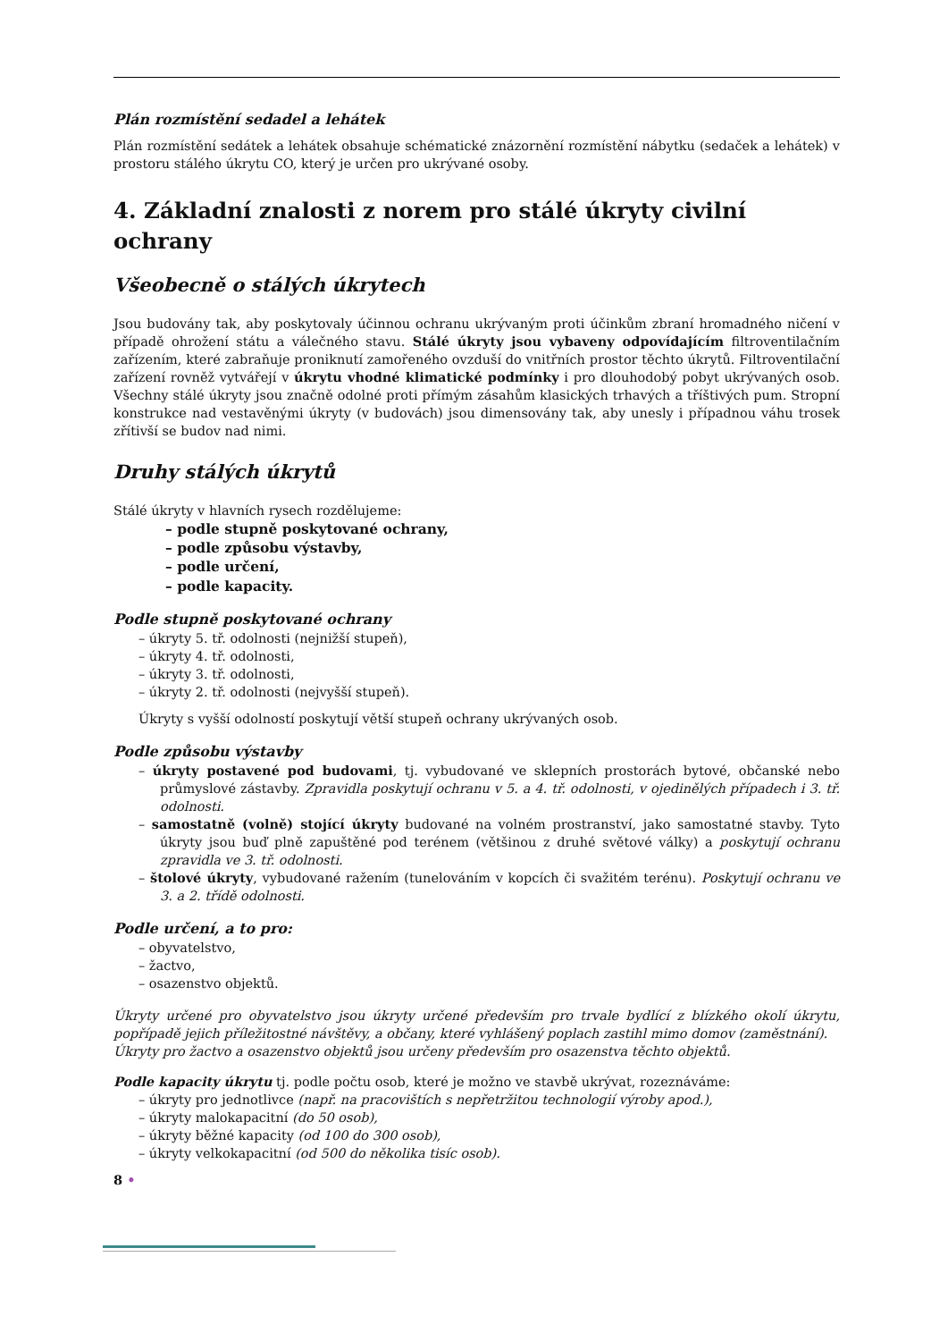Plán rozmístění sedadel a lehátek
Plán rozmístění sedátek a lehátek obsahuje schématické znázornění rozmístění nábytku (sedaček a lehátek) v prostoru stálého úkrytu CO, který je určen pro ukrývané osoby.
4. Základní znalosti z norem pro stálé úkryty civilní ochrany
Všeobecně o stálých úkrytech
Jsou budovány tak, aby poskytovaly účinnou ochranu ukrývaným proti účinkům zbraní hromadného ničení v případě ohrožení státu a válečného stavu. Stálé úkryty jsou vybaveny odpovídajícím filtroventilačním zařízením, které zabraňuje proniknutí zamořeného ovzduší do vnitřních prostor těchto úkrytů. Filtroventilační zařízení rovněž vytvářejí v úkrytu vhodné klimatické podmínky i pro dlouhodobý pobyt ukrývaných osob. Všechny stálé úkryty jsou značně odolné proti přímým zásahům klasických trhavých a tříštivých pum. Stropní konstrukce nad vestavěnými úkryty (v budovách) jsou dimensovány tak, aby unesly i případnou váhu trosek zřítivší se budov nad nimi.
Druhy stálých úkrytů
Stálé úkryty v hlavních rysech rozdělujeme:
– podle stupně poskytované ochrany,
– podle způsobu výstavby,
– podle určení,
– podle kapacity.
Podle stupně poskytované ochrany
– úkryty 5. tř. odolnosti (nejnižší stupeň),
– úkryty 4. tř. odolnosti,
– úkryty 3. tř. odolnosti,
– úkryty 2. tř. odolnosti (nejvyšší stupeň).
Úkryty s vyšší odolností poskytují větší stupeň ochrany ukrývaných osob.
Podle způsobu výstavby
– úkryty postavené pod budovami, tj. vybudované ve sklepních prostorách bytové, občanské nebo průmyslové zástavby. Zpravidla poskytují ochranu v 5. a 4. tř. odolnosti, v ojedinělých případech i 3. tř. odolnosti.
– samostatně (volně) stojící úkryty budované na volném prostranství, jako samostatné stavby. Tyto úkryty jsou buď plně zapuštěné pod terénem (většinou z druhé světové války) a poskytují ochranu zpravidla ve 3. tř. odolnosti.
– štolové úkryty, vybudované ražením (tunelováním v kopcích či svažitém terénu). Poskytují ochranu ve 3. a 2. třídě odolnosti.
Podle určení, a to pro:
– obyvatelstvo,
– žactvo,
– osazenstvo objektů.
Úkryty určené pro obyvatelstvo jsou úkryty určené především pro trvale bydlící z blízkého okolí úkrytu, popřípadě jejich příležitostné návštěvy, a občany, které vyhlášený poplach zastihl mimo domov (zaměstnání).
Úkryty pro žactvo a osazenstvo objektů jsou určeny především pro osazenstva těchto objektů.
Podle kapacity úkrytu tj. podle počtu osob, které je možno ve stavbě ukrývat, rozeznáváme:
– úkryty pro jednotlivce (např. na pracovištích s nepřetržitou technologií výroby apod.),
– úkryty malokapacitní (do 50 osob),
– úkryty běžné kapacity (od 100 do 300 osob),
– úkryty velkokapacitní (od 500 do několika tisíc osob).
8 •